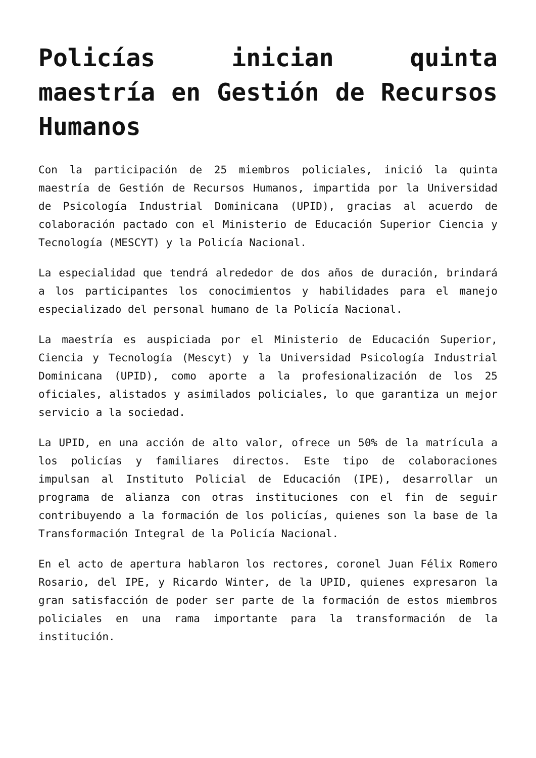Policías inician quinta maestría en Gestión de Recursos Humanos
Con la participación de 25 miembros policiales, inició la quinta maestría de Gestión de Recursos Humanos, impartida por la Universidad de Psicología Industrial Dominicana (UPID), gracias al acuerdo de colaboración pactado con el Ministerio de Educación Superior Ciencia y Tecnología (MESCYT) y la Policía Nacional.
La especialidad que tendrá alrededor de dos años de duración, brindará a los participantes los conocimientos y habilidades para el manejo especializado del personal humano de la Policía Nacional.
La maestría es auspiciada por el Ministerio de Educación Superior, Ciencia y Tecnología (Mescyt) y la Universidad Psicología Industrial Dominicana (UPID), como aporte a la profesionalización de los 25 oficiales, alistados y asimilados policiales, lo que garantiza un mejor servicio a la sociedad.
La UPID, en una acción de alto valor, ofrece un 50% de la matrícula a los policías y familiares directos. Este tipo de colaboraciones impulsan al Instituto Policial de Educación (IPE), desarrollar un programa de alianza con otras instituciones con el fin de seguir contribuyendo a la formación de los policías, quienes son la base de la Transformación Integral de la Policía Nacional.
En el acto de apertura hablaron los rectores, coronel Juan Félix Romero Rosario, del IPE, y Ricardo Winter, de la UPID, quienes expresaron la gran satisfacción de poder ser parte de la formación de estos miembros policiales en una rama importante para la transformación de la institución.